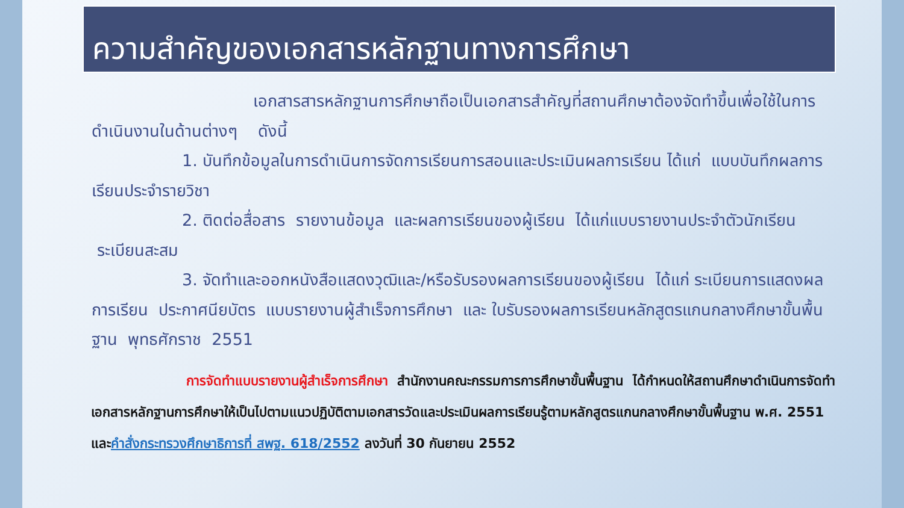ความสำคัญของเอกสารหลักฐานทางการศึกษา
เอกสารสารหลักฐานการศึกษาถือเป็นเอกสารสำคัญที่สถานศึกษาต้องจัดทำขึ้นเพื่อใช้ในการดำเนินงานในด้านต่างๆ ดังนี้
1. บันทึกข้อมูลในการดำเนินการจัดการเรียนการสอนและประเมินผลการเรียน ได้แก่ แบบบันทึกผลการเรียนประจำรายวิชา
2. ติดต่อสื่อสาร รายงานข้อมูล และผลการเรียนของผู้เรียน ได้แก่แบบรายงานประจำตัวนักเรียน ระเบียนสะสม
3. จัดทำและออกหนังสือแสดงวุฒิและ/หรือรับรองผลการเรียนของผู้เรียน ได้แก่ ระเบียนการแสดงผลการเรียน ประกาศนียบัตร แบบรายงานผู้สำเร็จการศึกษา และ ใบรับรองผลการเรียนหลักสูตรแกนกลางศึกษาขั้นพื้นฐาน พุทธศักราช 2551
การจัดทำแบบรายงานผู้สำเร็จการศึกษา สำนักงานคณะกรรมการการศึกษาขั้นพื้นฐาน ได้กำหนดให้สถานศึกษาดำเนินการจัดทำเอกสารหลักฐานการศึกษาให้เป็นไปตามแนวปฏิบัติตามเอกสารวัดและประเมินผลการเรียนรู้ตามหลักสูตรแกนกลางศึกษาขั้นพื้นฐาน พ.ศ. 2551 และคำสั่งกระทรวงศึกษาธิการที่ สพฐ. 618/2552 ลงวันที่ 30 กันยายน 2552